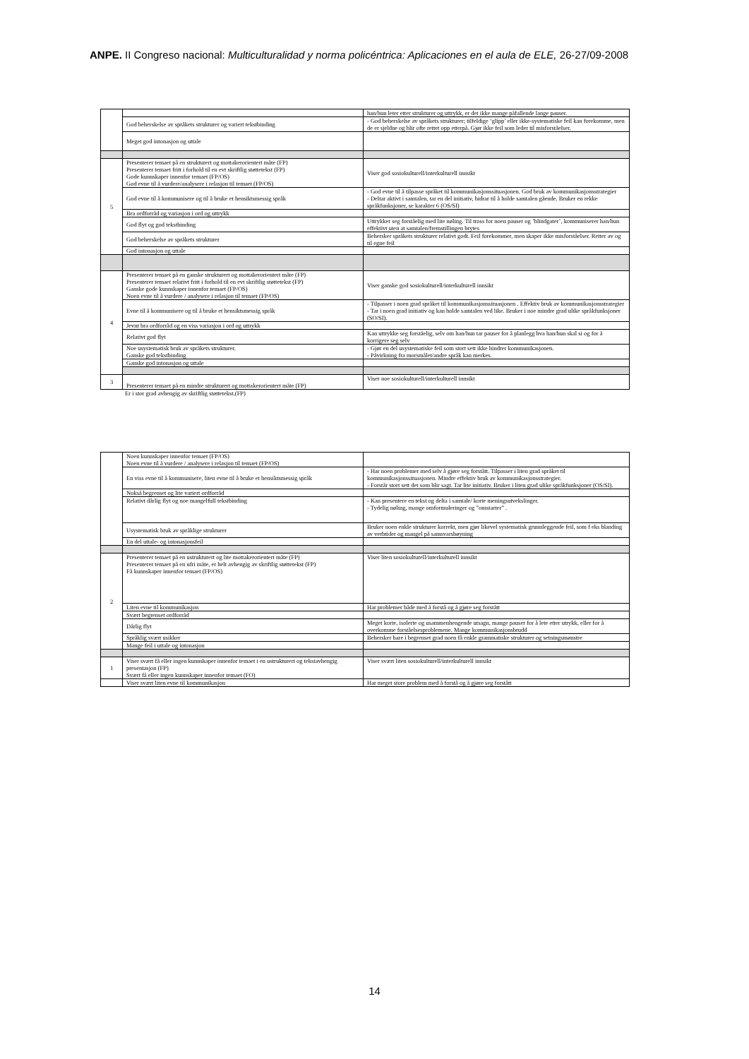ANPE. II Congreso nacional: Multiculturalidad y norma policéntrica: Aplicaciones en el aula de ELE, 26-27/09-2008
| | | han/hun leter etter strukturer og uttrykk, er det ikke mange påfallende lange pauser. |
| | God beherskelse av språkets strukturer og variert tekstbinding | - God beherskelse av språkets strukturer; tilfeldige ‘glipp’ eller ikke-systematiske feil kan forekomme, men de er sjeldne og blir ofte rettet opp etterpå. Gjør ikke feil som leder til misforståelser. |
| | Meget god intonasjon og uttale | |
| 5 | Presenterer temaet på en strukturert og mottakerorientert måte (FP) Presenterer temaet fritt i forhold til en evt skriftlig støttetekst (FP) Gode kunnskaper innenfor temaet (FP/OS) God evne til å vurdere/analysere i relasjon til temaet (FP/OS) | Viser god sosiokulturell/interkulturell innsikt |
| | God evne til å kommunisere og til å bruke et hensiktsmessig språk | - God evne til å tilpasse språket til kommunikasjonssituasjonen. God bruk av kommunikasjonsstrategier - Deltar aktivt i samtalen, tar en del initiativ, bidrar til å holde samtalen gående. Bruker en rekke språkfunksjoner, se karakter 6 (OS/SI) |
| | Bra ordforråd og variasjon i ord og uttrykk | |
| | God flyt og god tekstbinding | Uttrykker seg forståelig med lite nøling. Til tross for noen pauser og ’blindgater’, kommuniserer han/hun effektivt uten at samtalen/fremstillingen brytes |
| | God beherskelse av språkets strukturer | Behersker språkets strukturer relativt godt. Feil forekommer, men skaper ikke misforståelser. Retter av og til egne feil |
| | God intonasjon og uttale | |
| 4 | Presenterer temaet på en ganske strukturert og mottakerorientert måte (FP) Presenterer temaet relativt fritt i forhold til en evt skriftlig støttetekst (FP) Ganske gode kunnskaper innenfor temaet (FP/OS) Noen evne til å vurdere / analysere i relasjon til temaet (FP/OS) | Viser ganske god sosiokulturell/interkulturell innsikt |
| | Evne til å kommunisere og til å bruke et hensiktsmessig språk | - Tilpasser i noen grad språket til kommunikasjonssituasjonen . Effektiv bruk av kommunikasjonsstrategier - Tar i noen grad initiativ og kan holde samtalen ved like. Bruker i noe mindre grad ulike språkfunksjoner (SO/SI). |
| | Jevnt bra ordforråd og en viss variasjon i ord og uttrykk | |
| | Relativt god flyt | Kan uttrykke seg forståelig, selv om han/hun tar pauser for å planlegg hva han/hun skal si og for å korrigere seg selv |
| | Noe usystematisk bruk av språkets strukturer. Ganske god tekstbinding | - Gjør en del usystematiske feil som stort sett ikke hindrer kommunikasjonen. - Påvirkning fra morsmålet/andre språk kan merkes. |
| | Ganske god intonasjon og uttale | |
| 3 | Presenterer temaet på en mindre strukturert og mottakerorientert måte (FP) | Viser noe sosiokulturell/interkulturell innsikt |
Er i stor grad avhengig av skriftlig støttetekst.(FP)
| | Noen kunnskaper innenfor temaet (FP/OS) Noen evne til å vurdere / analysere i relasjon til temaet (FP/OS) | |
| | En viss evne til å kommunisere, liten evne til å bruke et hensiktsmessig språk | - Har noen problemer med selv å gjøre seg forstått. Tilpasser i liten grad språket til kommunikasjonssituasjonen. Mindre effektiv bruk av kommunikasjonsstrategier. - Forstår stort sett det som blir sagt. Tar lite initiativ. Bruker i liten grad ulike språkfunksjoner (OS/SI). |
| | Nokså begrenset og lite variert ordforråd | |
| | Relativt dårlig flyt og noe mangelfull tekstbinding | - Kan presentere en tekst og delta i samtale/ korte meningsutvekslinger. - Tydelig nøling, mange omformuleringer og ”omstarter” . |
| | Usystematisk bruk av språklige strukturer | Bruker noen enkle strukturer korrekt, men gjør likevel systematisk grunnleggende feil, som f eks blanding av verbtider og mangel på samsvarsbøyning |
| | En del uttale- og intonasjonsfeil | |
| 2 | Presenterer temaet på en ustrukturert og lite mottakerorientert måte (FP) Presenterer temaet på en ufri måte, er helt avhengig av skriftlig støttetekst (FP) Få kunnskaper innenfor temaet (FP/OS) | Viser liten sosiokulturell/interkulturell innsikt |
| | Liten evne til kommunikasjon | Har problemer både med å forstå og å gjøre seg forstått |
| | Svært begrenset ordforråd | |
| | Dårlig flyt | Meget korte, isolerte og usammenhengende utsagn, mange pauser for å lete etter utrykk, eller for å overkomme forståelsesproblemene. Mange kommunikasjonsbrudd |
| | Språklig svært usikker | Behersker bare i begrenset grad noen få enkle grammatiske strukturer og setningsmønstre |
| | Mange feil i uttale og intonasjon | |
| 1 | Viser svært få eller ingen kunnskaper innenfor temaet i en ustrukturert og tekstavhengig presentasjon (FP) Svært få eller ingen kunnskaper innenfor temaet (FO) | Viser svært liten sosiokulturell/interkulturell innsikt |
| | Viser svært liten evne til kommunikasjon | Har meget store problem med å forstå og å gjøre seg forstått |
14